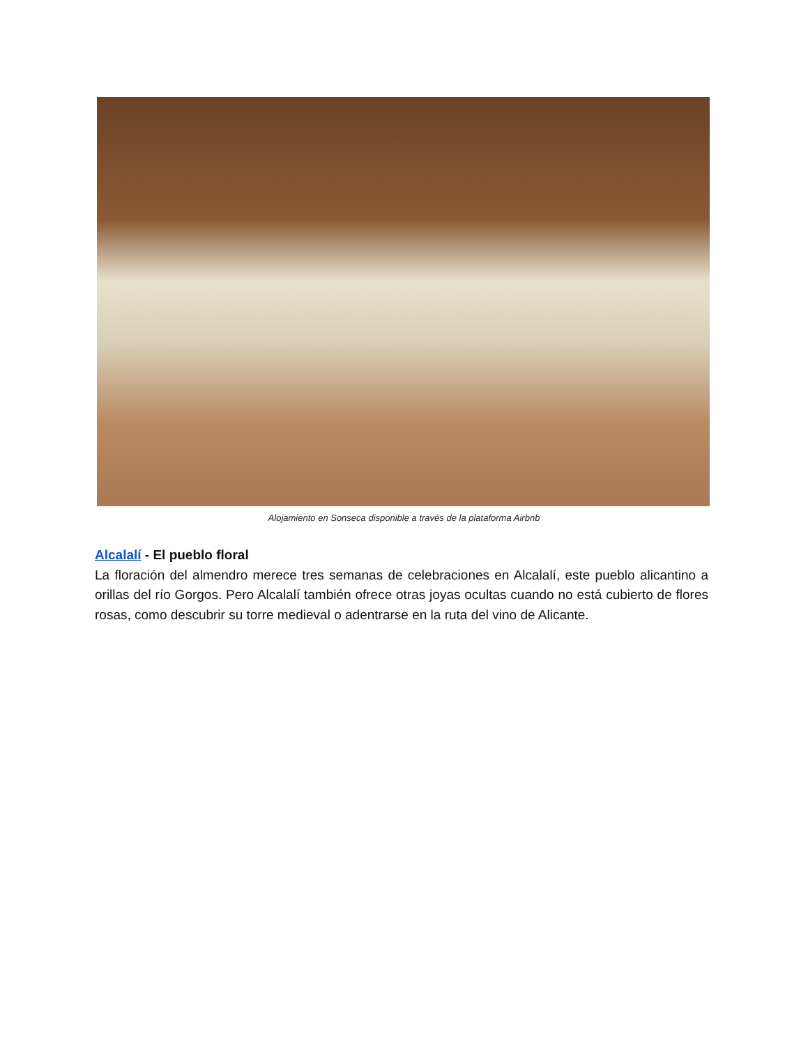Alojamiento en Sonseca disponible a través de la plataforma Airbnb
Alcalalí - El pueblo floral
La floración del almendro merece tres semanas de celebraciones en Alcalalí, este pueblo alicantino a orillas del río Gorgos. Pero Alcalalí también ofrece otras joyas ocultas cuando no está cubierto de flores rosas, como descubrir su torre medieval o adentrarse en la ruta del vino de Alicante.